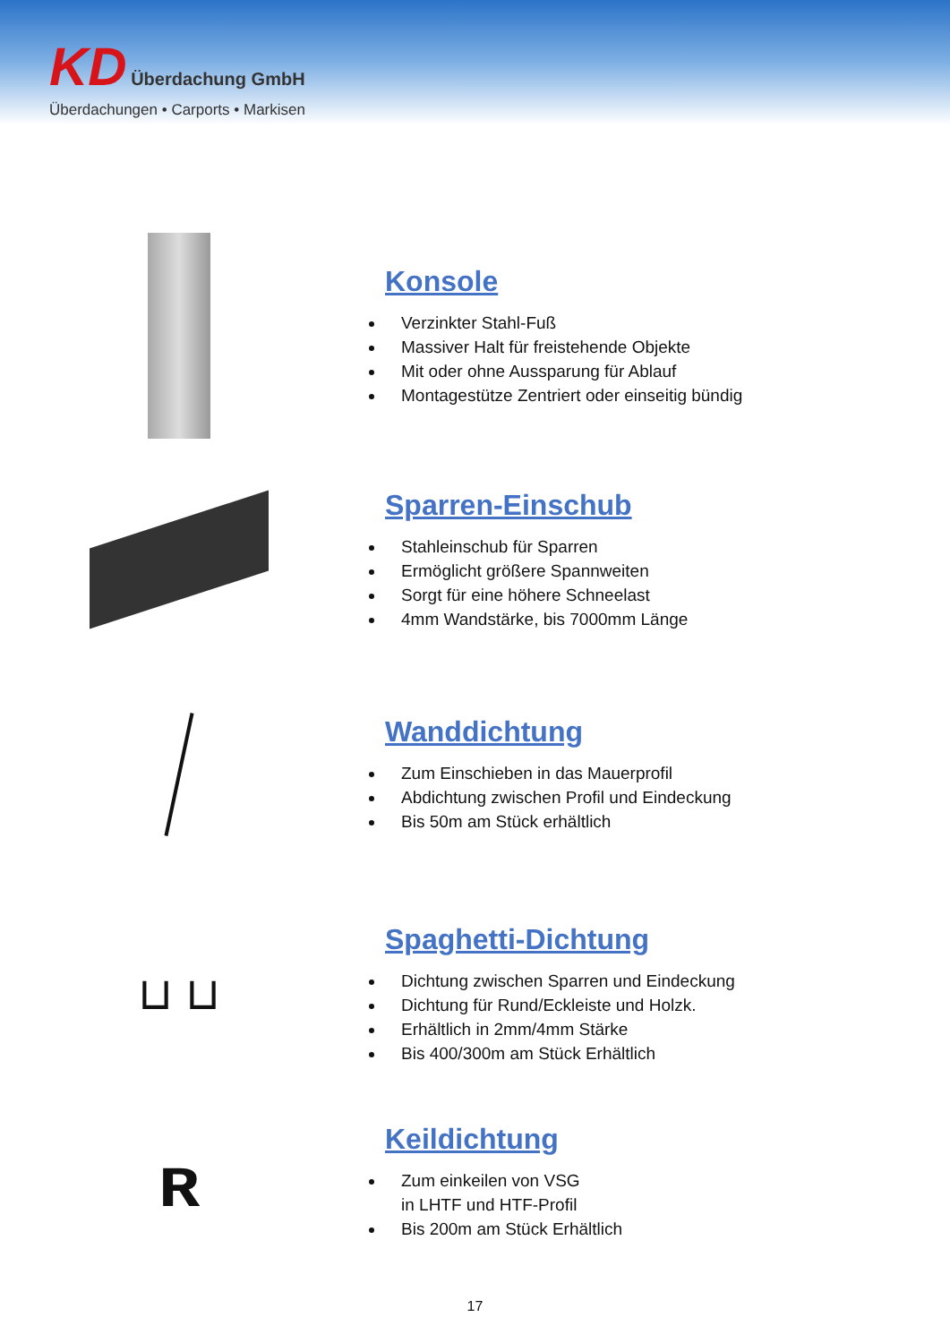KD Überdachung GmbH
Überdachungen • Carports • Markisen
Konsole
Verzinkter Stahl-Fuß
Massiver Halt für freistehende Objekte
Mit oder ohne Aussparung für Ablauf
Montagestütze Zentriert oder einseitig bündig
Sparren-Einschub
Stahleinschub für Sparren
Ermöglicht größere Spannweiten
Sorgt für eine höhere Schneelast
4mm Wandstärke, bis 7000mm Länge
Wanddichtung
Zum Einschieben in das Mauerprofil
Abdichtung zwischen Profil und Eindeckung
Bis 50m am Stück erhältlich
⊔ ⊔
Spaghetti-Dichtung
Dichtung zwischen Sparren und Eindeckung
Dichtung für Rund/Eckleiste und Holzk.
Erhältlich in 2mm/4mm Stärke
Bis 400/300m am Stück Erhältlich
ʀ
Keildichtung
Zum einkeilen von VSG
in LHTF und HTF-Profil
Bis 200m am Stück Erhältlich
17